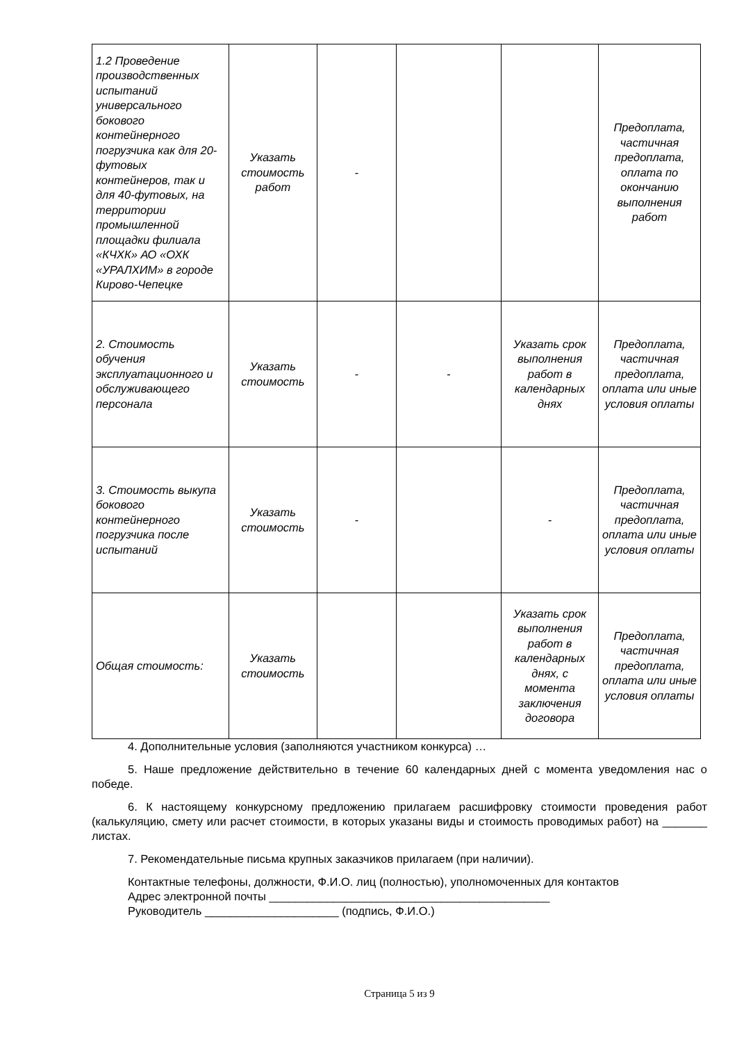| 1.2 Проведение производственных испытаний универсального бокового контейнерного погрузчика как для 20-футовых контейнеров, так и для 40-футовых, на территории промышленной площадки филиала «КЧХК» АО «ОХК «УРАЛХИМ» в городе Кирово-Чепецке | Указать стоимость работ | - | | | Предоплата, частичная предоплата, оплата по окончанию выполнения работ |
| 2. Стоимость обучения эксплуатационного и обслуживающего персонала | Указать стоимость | - | - | Указать срок выполнения работ в календарных днях | Предоплата, частичная предоплата, оплата или иные условия оплаты |
| 3. Стоимость выкупа бокового контейнерного погрузчика после испытаний | Указать стоимость | - | | - | Предоплата, частичная предоплата, оплата или иные условия оплаты |
| Общая стоимость: | Указать стоимость | | | Указать срок выполнения работ в календарных днях, с момента заключения договора | Предоплата, частичная предоплата, оплата или иные условия оплаты |
4. Дополнительные условия (заполняются участником конкурса) …
5. Наше предложение действительно в течение 60 календарных дней с момента уведомления нас о победе.
6. К настоящему конкурсному предложению прилагаем расшифровку стоимости проведения работ (калькуляцию, смету или расчет стоимости, в которых указаны виды и стоимость проводимых работ) на _______ листах.
7. Рекомендательные письма крупных заказчиков прилагаем (при наличии).
Контактные телефоны, должности, Ф.И.О. лиц (полностью), уполномоченных для контактов
Адрес электронной почты ____________________________________________
Руководитель _____________________ (подпись, Ф.И.О.)
Страница 5 из 9